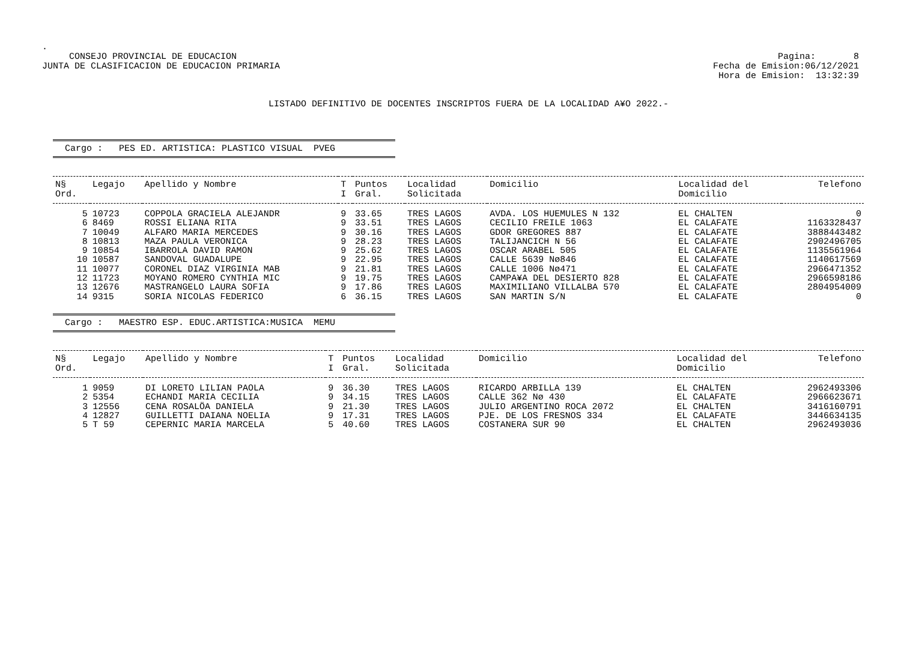.
CONSEJO PROVINCIAL DE EDUCACION
JUNTA DE CLASIFICACION DE EDUCACION PRIMARIA
Pagina: 8
Fecha de Emision:06/12/2021
Hora de Emision: 13:32:39
LISTADO DEFINITIVO DE DOCENTES INSCRIPTOS FUERA DE LA LOCALIDAD A¥O 2022.-
Cargo : PES ED. ARTISTICA: PLASTICO VISUAL PVEG
| N§ Ord. | Legajo | Apellido y Nombre | T I | Puntos Gral. | Localidad Solicitada | Domicilio | Localidad del Domicilio | Telefono |
| --- | --- | --- | --- | --- | --- | --- | --- | --- |
| 5 | 10723 | COPPOLA GRACIELA ALEJANDR | 9 | 33.65 | TRES LAGOS | AVDA. LOS HUEMULES N 132 | EL CHALTEN | 0 |
| 6 | 8469 | ROSSI ELIANA RITA | 9 | 33.51 | TRES LAGOS | CECILIO FREILE 1063 | EL CALAFATE | 1163328437 |
| 7 | 10049 | ALFARO MARIA MERCEDES | 9 | 30.16 | TRES LAGOS | GDOR GREGORES 887 | EL CALAFATE | 3888443482 |
| 8 | 10813 | MAZA PAULA VERONICA | 9 | 28.23 | TRES LAGOS | TALIJANCICH N 56 | EL CALAFATE | 2902496705 |
| 9 | 10854 | IBARROLA DAVID RAMON | 9 | 25.62 | TRES LAGOS | OSCAR ARABEL 505 | EL CALAFATE | 1135561964 |
| 10 | 10587 | SANDOVAL GUADALUPE | 9 | 22.95 | TRES LAGOS | CALLE 5639 Nø846 | EL CALAFATE | 1140617569 |
| 11 | 10077 | CORONEL DIAZ VIRGINIA MAB | 9 | 21.81 | TRES LAGOS | CALLE 1006 Nø471 | EL CALAFATE | 2966471352 |
| 12 | 11723 | MOYANO ROMERO CYNTHIA MIC | 9 | 19.75 | TRES LAGOS | CAMPA¥A DEL DESIERTO 828 | EL CALAFATE | 2966598186 |
| 13 | 12676 | MASTRANGELO LAURA SOFIA | 9 | 17.86 | TRES LAGOS | MAXIMILIANO VILLALBA 570 | EL CALAFATE | 2804954009 |
| 14 | 9315 | SORIA NICOLAS FEDERICO | 6 | 36.15 | TRES LAGOS | SAN MARTIN S/N | EL CALAFATE | 0 |
Cargo : MAESTRO ESP. EDUC.ARTISTICA:MUSICA MEMU
| N§ Ord. | Legajo | Apellido y Nombre | T I | Puntos Gral. | Localidad Solicitada | Domicilio | Localidad del Domicilio | Telefono |
| --- | --- | --- | --- | --- | --- | --- | --- | --- |
| 1 | 9059 | DI LORETO LILIAN PAOLA | 9 | 36.30 | TRES LAGOS | RICARDO ARBILLA 139 | EL CHALTEN | 2962493306 |
| 2 | 5354 | ECHANDI MARIA CECILIA | 9 | 34.15 | TRES LAGOS | CALLE 362 Nø 430 | EL CALAFATE | 2966623671 |
| 3 | 12556 | CENA ROSALÖA DANIELA | 9 | 21.30 | TRES LAGOS | JULIO ARGENTINO ROCA 2072 | EL CHALTEN | 3416160791 |
| 4 | 12827 | GUILLETTI DAIANA NOELIA | 9 | 17.31 | TRES LAGOS | PJE. DE LOS FRESNOS 334 | EL CALAFATE | 3446634135 |
| 5 | T 59 | CEPERNIC MARIA MARCELA | 5 | 40.60 | TRES LAGOS | COSTANERA SUR 90 | EL CHALTEN | 2962493036 |